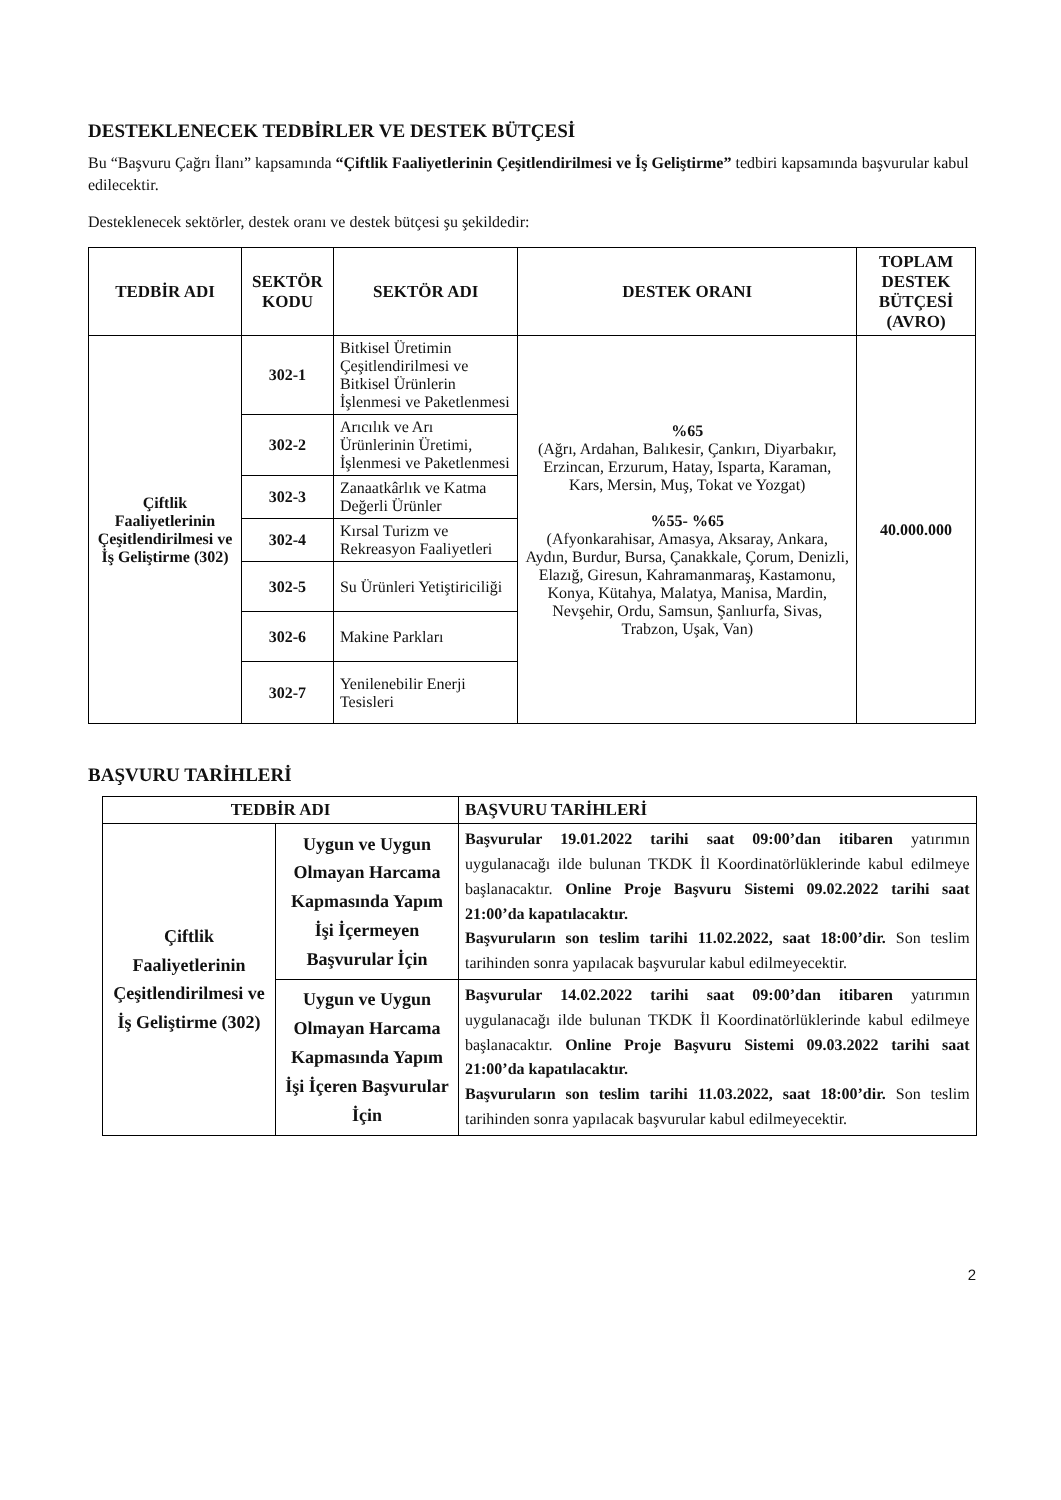DESTEKLENECEK TEDBİRLER VE DESTEK BÜTÇESİ
Bu “Başvuru Çağrı İlanı” kapsamında “Çiftlik Faaliyetlerinin Çeşitlendirilmesi ve İş Geliştirme” tedbiri kapsamında başvurular kabul edilecektir.
Desteklenecek sektörler, destek oranı ve destek bütçesi şu şekildedir:
| TEDBİR ADI | SEKTÖR KODU | SEKTÖR ADI | DESTEK ORANI | TOPLAM DESTEK BÜTÇESİ (AVRO) |
| --- | --- | --- | --- | --- |
| Çiftlik Faaliyetlerinin Çeşitlendirilmesi ve İş Geliştirme (302) | 302-1 | Bitkisel Üretimin Çeşitlendirilmesi ve Bitkisel Ürünlerin İşlenmesi ve Paketlenmesi | %65 (Ağrı, Ardahan, Balıkesir, Çankırı, Diyarbakır, Erzincan, Erzurum, Hatay, Isparta, Karaman, Kars, Mersin, Muş, Tokat ve Yozgat) %55- %65 (Afyonkarahisar, Amasya, Aksaray, Ankara, Aydın, Burdur, Bursa, Çanakkale, Çorum, Denizli, Elazığ, Giresun, Kahramanmaraş, Kastamonu, Konya, Kütahya, Malatya, Manisa, Mardin, Nevşehir, Ordu, Samsun, Şanlıurfa, Sivas, Trabzon, Uşak, Van) | 40.000.000 |
| | 302-2 | Arıcılık ve Arı Ürünlerinin Üretimi, İşlenmesi ve Paketlenmesi | | |
| | 302-3 | Zanaatkârlık ve Katma Değerli Ürünler | | |
| | 302-4 | Kırsal Turizm ve Rekreasyon Faaliyetleri | | |
| | 302-5 | Su Ürünleri Yetiştiriciliği | | |
| | 302-6 | Makine Parkları | | |
| | 302-7 | Yenilenebilir Enerji Tesisleri | | |
BAŞVURU TARİHLERİ
| TEDBİR ADI | | BAŞVURU TARİHLERİ |
| --- | --- | --- |
| Çiftlik Faaliyetlerinin Çeşitlendirilmesi ve İş Geliştirme (302) | Uygun ve Uygun Olmayan Harcama Kapmasında Yapım İşi İçermeyen Başvurular İçin | Başvurular 19.01.2022 tarihi saat 09:00’dan itibaren yatırımın uygulanacağı ilde bulunan TKDK İl Koordinatörlüklerinde kabul edilmeye başlanacaktır. Online Proje Başvuru Sistemi 09.02.2022 tarihi saat 21:00’da kapatılacaktır. Başvuruların son teslim tarihi 11.02.2022, saat 18:00’dir. Son teslim tarihinden sonra yapılacak başvurular kabul edilmeyecektir. |
| | Uygun ve Uygun Olmayan Harcama Kapmasında Yapım İşi İçeren Başvurular İçin | Başvurular 14.02.2022 tarihi saat 09:00’dan itibaren yatırımın uygulanacağı ilde bulunan TKDK İl Koordinatörlüklerinde kabul edilmeye başlanacaktır. Online Proje Başvuru Sistemi 09.03.2022 tarihi saat 21:00’da kapatılacaktır. Başvuruların son teslim tarihi 11.03.2022, saat 18:00’dir. Son teslim tarihinden sonra yapılacak başvurular kabul edilmeyecektir. |
2